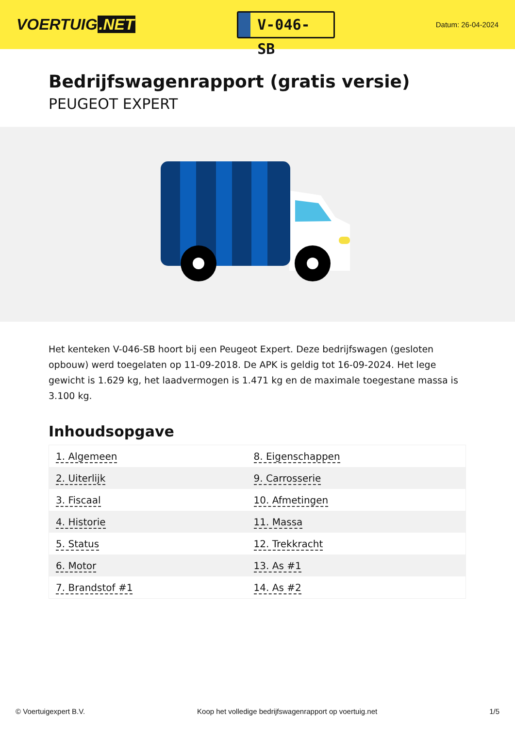VOERTUIG.NET
V-046-SB
Datum: 26-04-2024
Bedrijfswagenrapport (gratis versie)
PEUGEOT EXPERT
Het kenteken V-046-SB hoort bij een Peugeot Expert. Deze bedrijfswagen (gesloten opbouw) werd toegelaten op 11-09-2018. De APK is geldig tot 16-09-2024. Het lege gewicht is 1.629 kg, het laadvermogen is 1.471 kg en de maximale toegestane massa is 3.100 kg.
Inhoudsopgave
| 1. Algemeen | 8. Eigenschappen |
| 2. Uiterlijk | 9. Carrosserie |
| 3. Fiscaal | 10. Afmetingen |
| 4. Historie | 11. Massa |
| 5. Status | 12. Trekkracht |
| 6. Motor | 13. As #1 |
| 7. Brandstof #1 | 14. As #2 |
© Voertuigexpert B.V. Koop het volledige bedrijfswagenrapport op voertuig.net 1/5